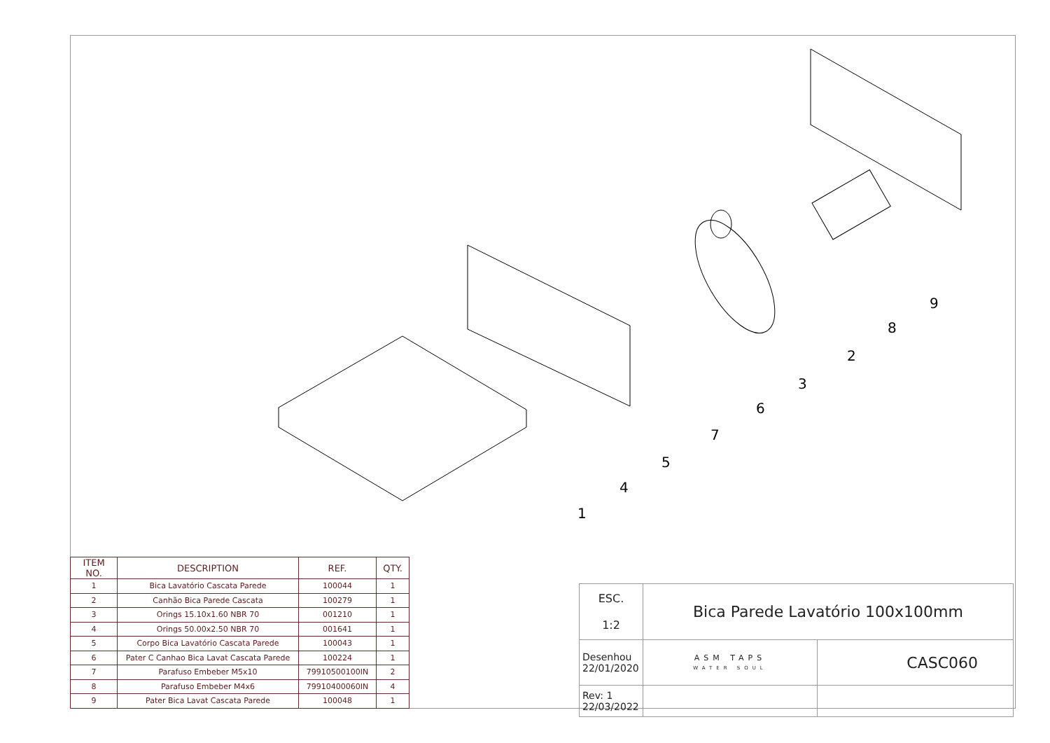1
2
3
4
5
6
7
8
9
| ITEM NO. | DESCRIPTION | REF. | QTY. |
| --- | --- | --- | --- |
| 1 | Bica Lavatório Cascata Parede | 100044 | 1 |
| 2 | Canhão Bica Parede Cascata | 100279 | 1 |
| 3 | Orings 15.10x1.60 NBR 70 | 001210 | 1 |
| 4 | Orings 50.00x2.50 NBR 70 | 001641 | 1 |
| 5 | Corpo Bica Lavatório Cascata Parede | 100043 | 1 |
| 6 | Pater C Canhao Bica Lavat Cascata Parede | 100224 | 1 |
| 7 | Parafuso Embeber M5x10 | 79910500100IN | 2 |
| 8 | Parafuso Embeber M4x6 | 79910400060IN | 4 |
| 9 | Pater Bica Lavat Cascata Parede | 100048 | 1 |
| ESC. 1:2 | Bica Parede Lavatório 100x100mm | |
| Desenhou 22/01/2020 | ASM TAPS WATER SOUL | CASC060 |
| Rev: 1 22/03/2022 | | |